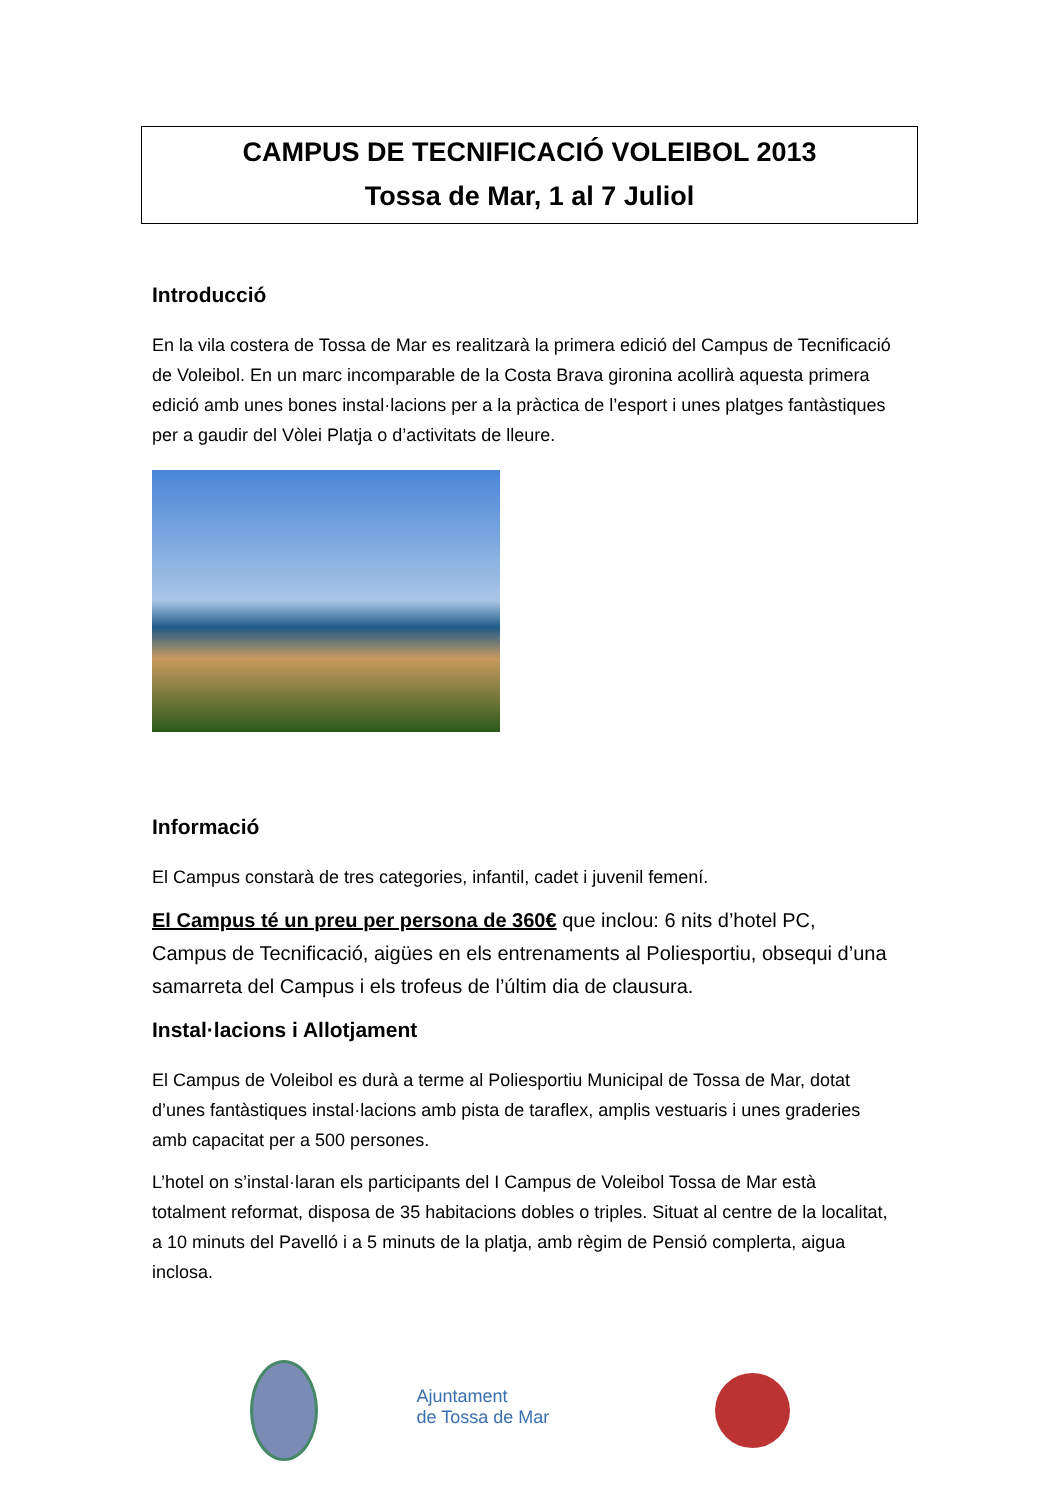CAMPUS DE TECNIFICACIÓ VOLEIBOL 2013
Tossa de Mar, 1 al 7 Juliol
Introducció
En la vila costera de Tossa de Mar es realitzarà la primera edició del Campus de Tecnificació de Voleibol. En un marc incomparable de la Costa Brava gironina acollirà aquesta primera edició amb unes bones instal·lacions per a la pràctica de l’esport i unes platges fantàstiques per a gaudir del Vòlei Platja o d’activitats de lleure.
Informació
El Campus constarà de tres categories, infantil, cadet i juvenil femení.
El Campus té un preu per persona de 360€ que inclou: 6 nits d’hotel PC, Campus de Tecnificació, aigües en els entrenaments al Poliesportiu, obsequi d’una samarreta del Campus i els trofeus de l’últim dia de clausura.
Instal·lacions i Allotjament
El Campus de Voleibol es durà a terme al Poliesportiu Municipal de Tossa de Mar, dotat d’unes fantàstiques instal·lacions amb pista de taraflex, amplis vestuaris i unes graderies amb capacitat per a 500 persones.
L’hotel on s’instal·laran els participants del I Campus de Voleibol Tossa de Mar està totalment reformat, disposa de 35 habitacions dobles o triples. Situat al centre de la localitat, a 10 minuts del Pavelló i a 5 minuts de la platja, amb règim de Pensió complerta, aigua inclosa.
Ajuntament
de Tossa de Mar